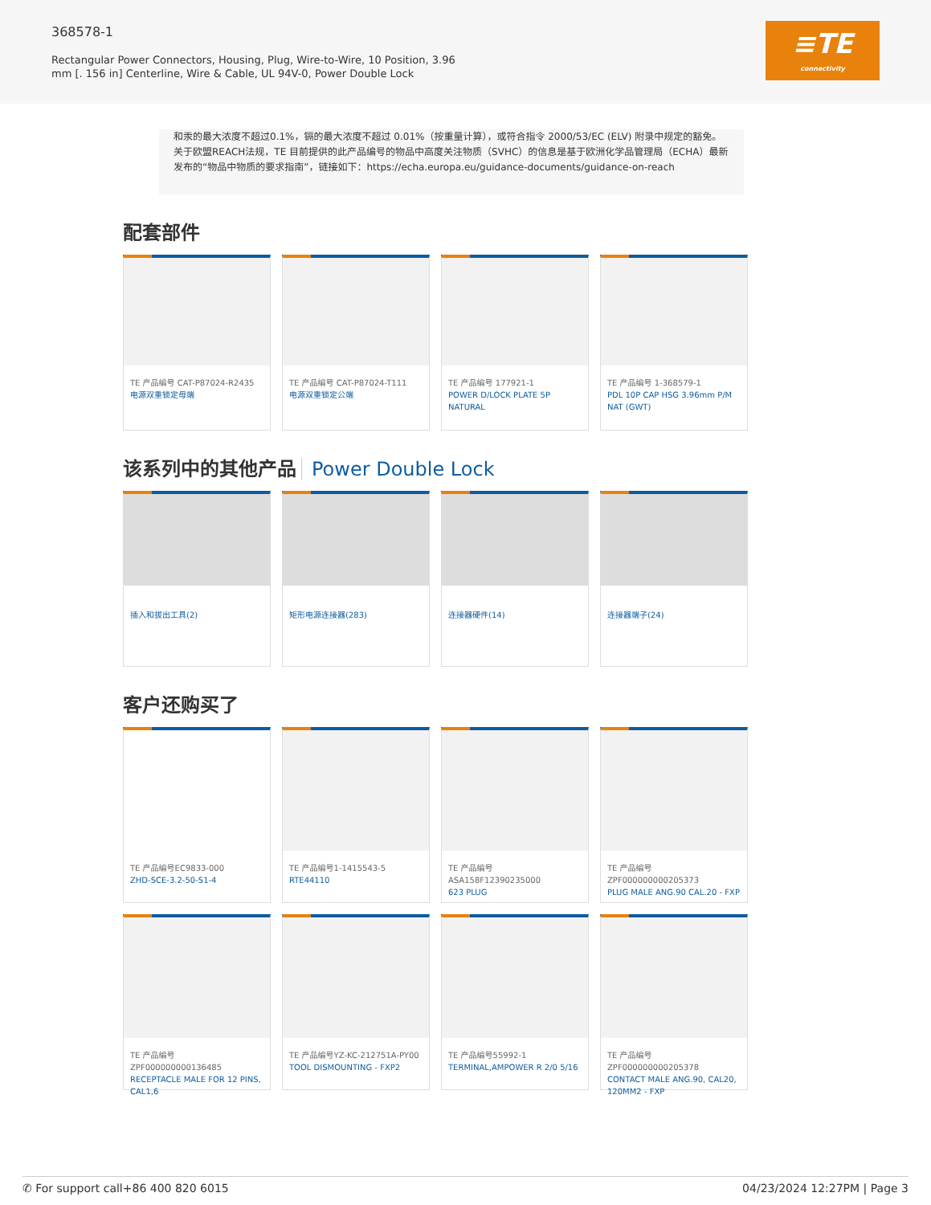368578-1
Rectangular Power Connectors, Housing, Plug, Wire-to-Wire, 10 Position, 3.96 mm [. 156 in] Centerline, Wire & Cable, UL 94V-0, Power Double Lock
≡TE
connectivity
和汞的最大浓度不超过0.1%，镉的最大浓度不超过 0.01%（按重量计算），或符合指令 2000/53/EC (ELV) 附录中规定的豁免。 关于欧盟REACH法规，TE 目前提供的此产品编号的物品中高度关注物质（SVHC）的信息是基于欧洲化学品管理局（ECHA）最新发布的“物品中物质的要求指南”，链接如下：https://echa.europa.eu/guidance-documents/guidance-on-reach
配套部件
TE 产品编号 CAT-P87024-R2435
电源双重锁定母端
TE 产品编号 CAT-P87024-T111
电源双重锁定公端
TE 产品编号 177921-1
POWER D/LOCK PLATE 5P NATURAL
TE 产品编号 1-368579-1
PDL 10P CAP HSG 3.96mm P/M NAT (GWT)
该系列中的其他产品 Power Double Lock
插入和拔出工具(2) 矩形电源连接器(283) 连接器硬件(14) 连接器端子(24)
客户还购买了
TE 产品编号EC9833-000
ZHD-SCE-3.2-50-S1-4
TE 产品编号1-1415543-5
RTE44110
TE 产品编号ASA158F12390235000
623 PLUG
TE 产品编号ZPF000000000205373
PLUG MALE ANG.90 CAL.20 - FXP
TE 产品编号ZPF000000000136485
RECEPTACLE MALE FOR 12 PINS, CAL1,6
TE 产品编号YZ-KC-212751A-PY00
TOOL DISMOUNTING - FXP2
TE 产品编号55992-1
TERMINAL,AMPOWER R 2/0 5/16
TE 产品编号ZPF000000000205378
CONTACT MALE ANG.90, CAL20, 120MM2 - FXP
✆ For support call+86 400 820 6015 04/23/2024 12:27PM | Page 3